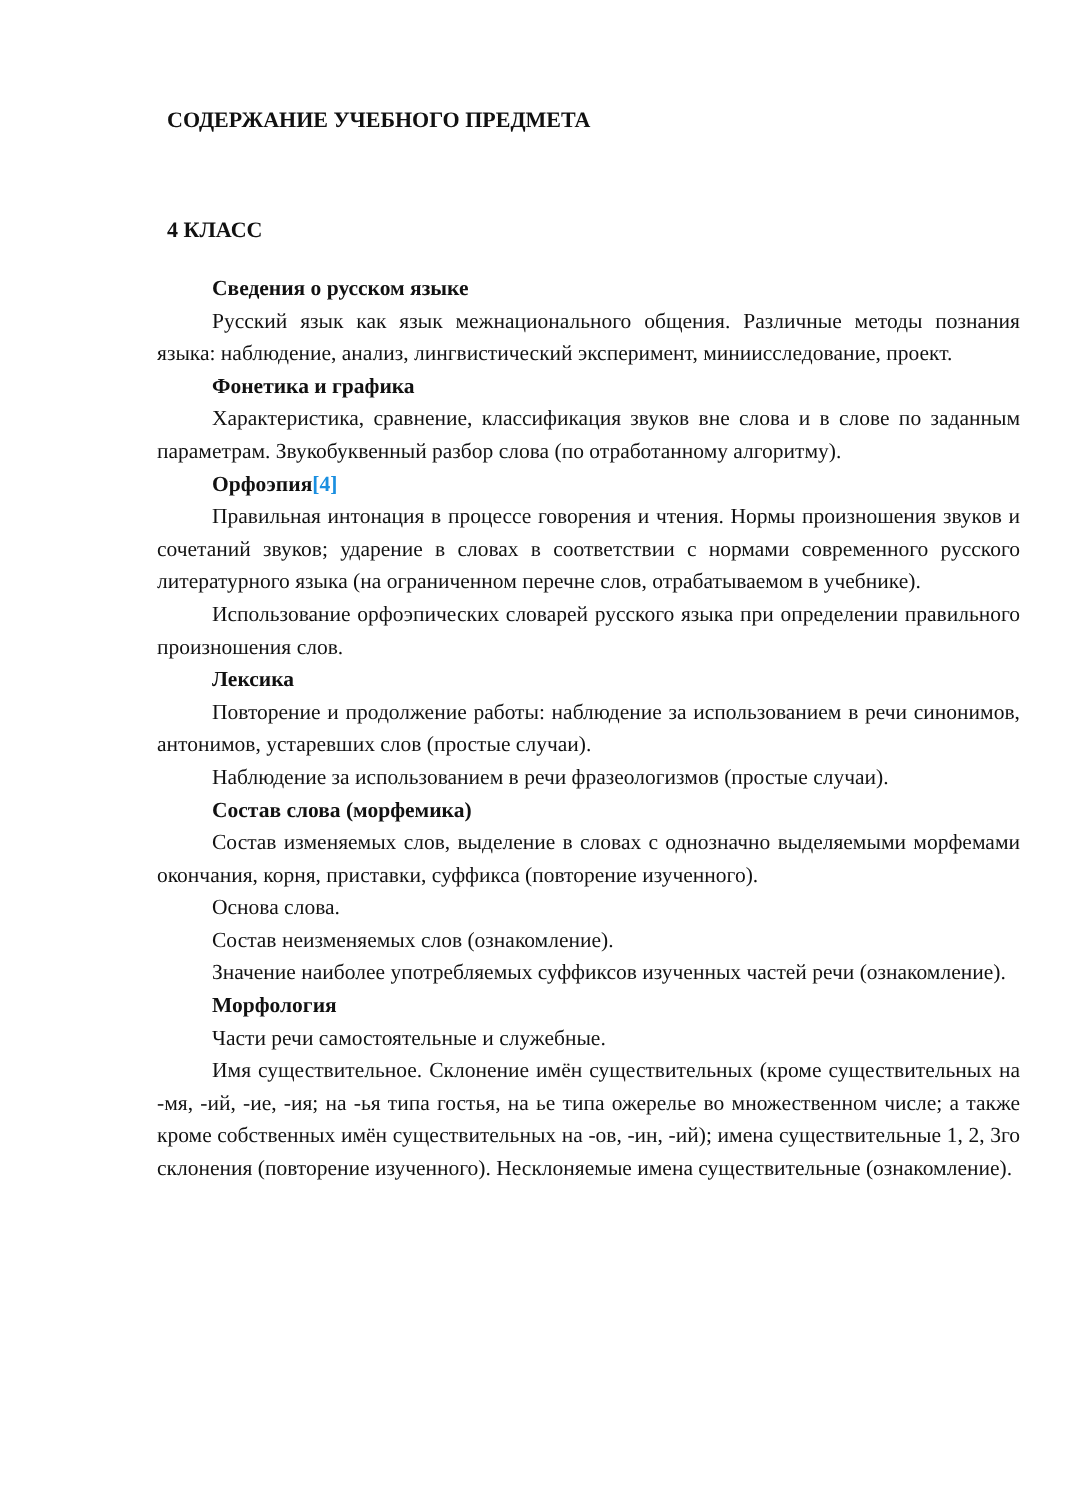СОДЕРЖАНИЕ УЧЕБНОГО ПРЕДМЕТА
4 КЛАСС
Сведения о русском языке
Русский язык как язык межнационального общения. Различные методы познания языка: наблюдение, анализ, лингвистический эксперимент, миниисследование, проект.
Фонетика и графика
Характеристика, сравнение, классификация звуков вне слова и в слове по заданным параметрам. Звукобуквенный разбор слова (по отработанному алгоритму).
Орфоэпия[4]
Правильная интонация в процессе говорения и чтения. Нормы произношения звуков и сочетаний звуков; ударение в словах в соответствии с нормами современного русского литературного языка (на ограниченном перечне слов, отрабатываемом в учебнике).
Использование орфоэпических словарей русского языка при определении правильного произношения слов.
Лексика
Повторение и продолжение работы: наблюдение за использованием в речи синонимов, антонимов, устаревших слов (простые случаи).
Наблюдение за использованием в речи фразеологизмов (простые случаи).
Состав слова (морфемика)
Состав изменяемых слов, выделение в словах с однозначно выделяемыми морфемами окончания, корня, приставки, суффикса (повторение изученного).
Основа слова.
Состав неизменяемых слов (ознакомление).
Значение наиболее употребляемых суффиксов изученных частей речи (ознакомление).
Морфология
Части речи самостоятельные и служебные.
Имя существительное. Склонение имён существительных (кроме существительных на -мя, -ий, -ие, -ия; на -ья типа гостья, на ье типа ожерелье во множественном числе; а также кроме собственных имён существительных на -ов, -ин, -ий); имена существительные 1, 2, 3го склонения (повторение изученного). Несклоняемые имена существительные (ознакомление).